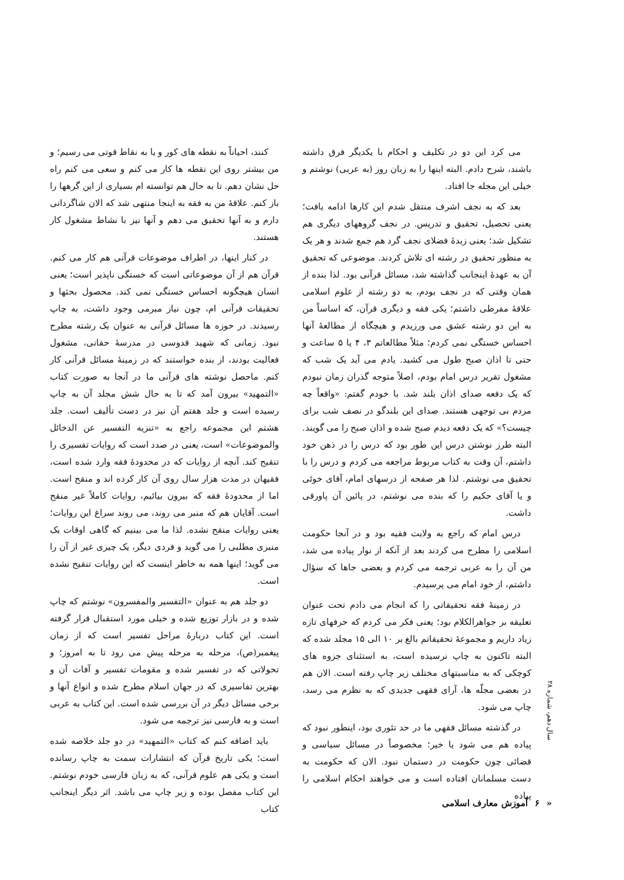می کرد این دو در تکلیف و احکام با یکدیگر فرق داشته باشند، شرح دادم. البته اینها را به زبان روز (به عربی) نوشتم و خیلی این مجله جا افتاد.
بعد که به نجف اشرف منتقل شدم این کارها ادامه یافت؛ یعنی تحصیل، تحقیق و تدریس. در نجف گروههای دیگری هم تشکیل شد؛ یعنی زبدهٔ فضلای نجف گرد هم جمع شدند و هر یک به منظور تحقیق در رشته ای تلاش کردند. موضوعی که تحقیق آن به عهدهٔ اینجانب گذاشته شد، مسائل قرآنی بود. لذا بنده از همان وقتی که در نجف بودم، به دو رشته از علوم اسلامی علاقهٔ مفرطی داشتم؛ یکی فقه و دیگری قرآن، که اساساً من به این دو رشته عشق می ورزیدم و هیچگاه از مطالعهٔ آنها احساس خستگی نمی کردم؛ مثلاً مطالعاتم ۳، ۴ یا ۵ ساعت و حتی تا اذان صبح طول می کشید. یادم می آید یک شب که مشغول تقریر درس امام بودم، اصلاً متوجه گذران زمان نبودم که یک دفعه صدای اذان بلند شد. با خودم گفتم: «واقعاً چه مردم بی توجهی هستند. صدای این بلندگو در نصف شب برای چیست؟» که یک دفعه دیدم صبح شده و اذان صبح را می گویند. البته طرز نوشتن درس این طور بود که درس را در ذهن خود داشتم، آن وقت به کتاب مربوط مراجعه می کردم و درس را با تحقیق می نوشتم. لذا هر صفحه از درسهای امام، آقای خوئی و یا آقای حکیم را که بنده می نوشتم، در پائین آن پاورقی داشت.
درس امام که راجع به ولایت فقیه بود و در آنجا حکومت اسلامی را مطرح می کردند بعد از آنکه از نوار پیاده می شد، من آن را به عربی ترجمه می کردم و بعضی جاها که سؤال داشتم، از خود امام می پرسیدم.
در زمینهٔ فقه تحقیقاتی را که انجام می دادم تحت عنوان تعلیقه بر جواهرالکلام بود؛ یعنی فکر می کردم که حرفهای تازه زیاد داریم و مجموعهٔ تحقیقاتم بالغ بر ۱۰ الی ۱۵ مجلد شده که البته تاکنون به چاپ نرسیده است، به استثنای جزوه های کوچکی که به مناسبتهای مختلف زیر چاپ رفته است. الان هم در بعضی مجلّه ها، آرای فقهی جدیدی که به نظرم می رسد، چاپ می شود.
در گذشته مسائل فقهی ما در حد تئوری بود، اینطور نبود که پیاده هم می شود یا خیر؛ مخصوصاً در مسائل سیاسی و قضائی چون حکومت در دستمان نبود. الان که حکومت به دست مسلمانان افتاده است و می خواهند احکام اسلامی را پیاده
کنند، احیاناً به نقطه های کور و یا به نقاط قوتی می رسیم؛ و من بیشتر روی این نقطه ها کار می کنم و سعی می کنم راه حل نشان دهم. تا به حال هم توانسته ام بسیاری از این گرهها را باز کنم. علاقهٔ من به فقه به اینجا منتهی شد که الان شاگردانی دارم و به آنها تحقیق می دهم و آنها نیز با نشاط مشغول کار هستند.
در کنار اینها، در اطراف موضوعات قرآنی هم کار می کنم. قرآن هم از آن موضوعاتی است که خستگی ناپذیر است؛ یعنی انسان هیچگونه احساس خستگی نمی کند. محصول بحثها و تحقیقات قرآنی ام، چون نیاز مبرمی وجود داشت، به چاپ رسیدند. در حوزه ها مسائل قرآنی به عنوان یک رشته مطرح نبود. زمانی که شهید قدوسی در مدرسهٔ حقانی، مشغول فعالیت بودند، از بنده خواستند که در زمینهٔ مسائل قرآنی کار کنم. ماحصل نوشته های قرآنی ما در آنجا به صورت کتاب «التمهید» بیرون آمد که تا به حال شش مجلد آن به چاپ رسیده است و جلد هفتم آن نیز در دست تألیف است. جلد هشتم این مجموعه راجع به «تنزیه التفسیر عن الدخائل والموضوعات» است، یعنی در صدد است که روایات تفسیری را تنقیح کند. آنچه از روایات که در محدودهٔ فقه وارد شده است، فقیهان در مدت هزار سال روی آن کار کرده اند و منقح است. اما از محدودهٔ فقه که بیرون بیائیم، روایات کاملاً غیر منقح است. آقایان هم که منبر می روند، می روند سراغ این روایات؛ یعنی روایات منقح نشده. لذا ما می بینیم که گاهی اوقات یک منبری مطلبی را می گوید و فردی دیگر، یک چیزی غیر از آن را می گوید؛ اینها همه به خاطر اینست که این روایات تنقیح نشده است.
دو جلد هم به عنوان «التفسیر والمفسرون» نوشتم که چاپ شده و در بازار توزیع شده و خیلی مورد استقبال قرار گرفته است. این کتاب دربارهٔ مراحل تفسیر است که از زمان پیغمبر(ص)، مرحله به مرحله پیش می رود تا به امروز؛ و تحولاتی که در تفسیر شده و مقومات تفسیر و آفات آن و بهترین تفاسیری که در جهان اسلام مطرح شده و انواع آنها و برخی مسائل دیگر در آن بررسی شده است. این کتاب به عربی است و به فارسی نیز ترجمه می شود.
باید اضافه کنم که کتاب «التمهید» در دو جلد خلاصه شده است؛ یکی تاریخ قرآن که انتشارات سمت به چاپ رسانده است و یکی هم علوم قرآنی، که به زبان فارسی خودم نوشتم. این کتاب مفصل بوده و زیر چاپ می باشد. اثر دیگر اینجانب کتاب
سال دهم، شماره ۲۸
« ۶ آموزش معارف اسلامی